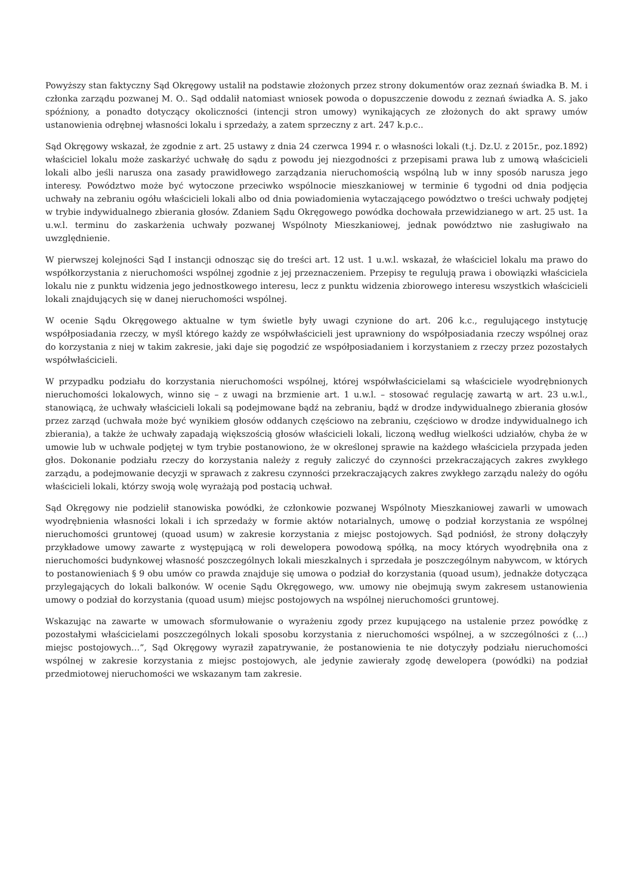Powyższy stan faktyczny Sąd Okręgowy ustalił na podstawie złożonych przez strony dokumentów oraz zeznań świadka B. M. i członka zarządu pozwanej M. O.. Sąd oddalił natomiast wniosek powoda o dopuszczenie dowodu z zeznań świadka A. S. jako spóźniony, a ponadto dotyczący okoliczności (intencji stron umowy) wynikających ze złożonych do akt sprawy umów ustanowienia odrębnej własności lokalu i sprzedaży, a zatem sprzeczny z art. 247 k.p.c..
Sąd Okręgowy wskazał, że zgodnie z art. 25 ustawy z dnia 24 czerwca 1994 r. o własności lokali (t.j. Dz.U. z 2015r., poz.1892) właściciel lokalu może zaskarżyć uchwałę do sądu z powodu jej niezgodności z przepisami prawa lub z umową właścicieli lokali albo jeśli narusza ona zasady prawidłowego zarządzania nieruchomością wspólną lub w inny sposób narusza jego interesy. Powództwo może być wytoczone przeciwko wspólnocie mieszkaniowej w terminie 6 tygodni od dnia podjęcia uchwały na zebraniu ogółu właścicieli lokali albo od dnia powiadomienia wytaczającego powództwo o treści uchwały podjętej w trybie indywidualnego zbierania głosów. Zdaniem Sądu Okręgowego powódka dochowała przewidzianego w art. 25 ust. 1a u.w.l. terminu do zaskarżenia uchwały pozwanej Wspólnoty Mieszkaniowej, jednak powództwo nie zasługiwało na uwzględnienie.
W pierwszej kolejności Sąd I instancji odnosząc się do treści art. 12 ust. 1 u.w.l. wskazał, że właściciel lokalu ma prawo do współkorzystania z nieruchomości wspólnej zgodnie z jej przeznaczeniem. Przepisy te regulują prawa i obowiązki właściciela lokalu nie z punktu widzenia jego jednostkowego interesu, lecz z punktu widzenia zbiorowego interesu wszystkich właścicieli lokali znajdujących się w danej nieruchomości wspólnej.
W ocenie Sądu Okręgowego aktualne w tym świetle były uwagi czynione do art. 206 k.c., regulującego instytucję współposiadania rzeczy, w myśl którego każdy ze współwłaścicieli jest uprawniony do współposiadania rzeczy wspólnej oraz do korzystania z niej w takim zakresie, jaki daje się pogodzić ze współposiadaniem i korzystaniem z rzeczy przez pozostałych współwłaścicieli.
W przypadku podziału do korzystania nieruchomości wspólnej, której współwłaścicielami są właściciele wyodrębnionych nieruchomości lokalowych, winno się – z uwagi na brzmienie art. 1 u.w.l. – stosować regulację zawartą w art. 23 u.w.l., stanowiącą, że uchwały właścicieli lokali są podejmowane bądź na zebraniu, bądź w drodze indywidualnego zbierania głosów przez zarząd (uchwała może być wynikiem głosów oddanych częściowo na zebraniu, częściowo w drodze indywidualnego ich zbierania), a także że uchwały zapadają większością głosów właścicieli lokali, liczoną według wielkości udziałów, chyba że w umowie lub w uchwale podjętej w tym trybie postanowiono, że w określonej sprawie na każdego właściciela przypada jeden głos. Dokonanie podziału rzeczy do korzystania należy z reguły zaliczyć do czynności przekraczających zakres zwykłego zarządu, a podejmowanie decyzji w sprawach z zakresu czynności przekraczających zakres zwykłego zarządu należy do ogółu właścicieli lokali, którzy swoją wolę wyrażają pod postacią uchwał.
Sąd Okręgowy nie podzielił stanowiska powódki, że członkowie pozwanej Wspólnoty Mieszkaniowej zawarli w umowach wyodrębnienia własności lokali i ich sprzedaży w formie aktów notarialnych, umowę o podział korzystania ze wspólnej nieruchomości gruntowej (quoad usum) w zakresie korzystania z miejsc postojowych. Sąd podniósł, że strony dołączyły przykładowe umowy zawarte z występującą w roli dewelopera powodową spółką, na mocy których wyodrębniła ona z nieruchomości budynkowej własność poszczególnych lokali mieszkalnych i sprzedała je poszczególnym nabywcom, w których to postanowieniach § 9 obu umów co prawda znajduje się umowa o podział do korzystania (quoad usum), jednakże dotycząca przylegających do lokali balkonów. W ocenie Sądu Okręgowego, ww. umowy nie obejmują swym zakresem ustanowienia umowy o podział do korzystania (quoad usum) miejsc postojowych na wspólnej nieruchomości gruntowej.
Wskazując na zawarte w umowach sformułowanie o wyrażeniu zgody przez kupującego na ustalenie przez powódkę z pozostałymi właścicielami poszczególnych lokali sposobu korzystania z nieruchomości wspólnej, a w szczególności z (…) miejsc postojowych…”, Sąd Okręgowy wyraził zapatrywanie, że postanowienia te nie dotyczyły podziału nieruchomości wspólnej w zakresie korzystania z miejsc postojowych, ale jedynie zawierały zgodę dewelopera (powódki) na podział przedmiotowej nieruchomości we wskazanym tam zakresie.